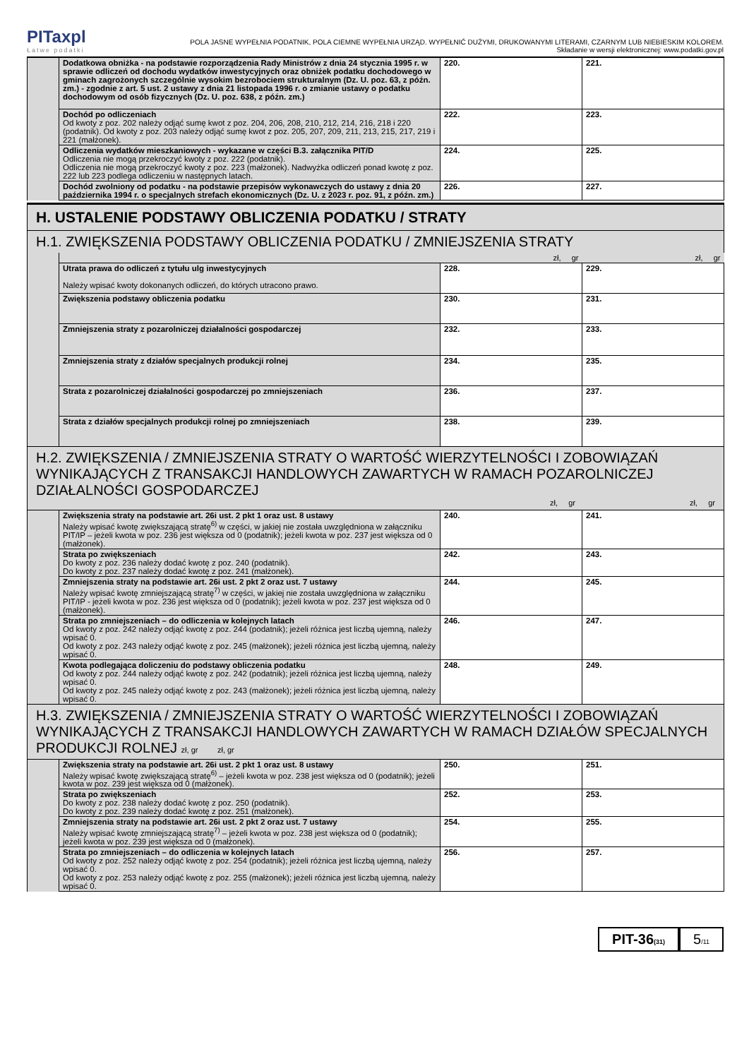PITaxpl
Łatwe podatki
POLA JASNE WYPEŁNIA PODATNIK, POLA CIEMNE WYPEŁNIA URZĄD. WYPEŁNIĆ DUŻYMI, DRUKOWANYMI LITERAMI, CZARNYM LUB NIEBIESKIM KOLOREM.
Składanie w wersji elektronicznej: www.podatki.gov.pl
| | Dodatkowa obniżka - na podstawie rozporządzenia Rady Ministrów z dnia 24 stycznia 1995 r. w sprawie odliczeń od dochodu wydatków inwestycyjnych oraz obniżek podatku dochodowego w gminach zagrożonych szczególnie wysokim bezrobociem strukturalnym (Dz. U. poz. 63, z późn. zm.) - zgodnie z art. 5 ust. 2 ustawy z dnia 21 listopada 1996 r. o zmianie ustawy o podatku dochodowym od osób fizycznych (Dz. U. poz. 638, z późn. zm.) | 220. | 221. |
| | Dochód po odliczeniach Od kwoty z poz. 202 należy odjąć sumę kwot z poz. 204, 206, 208, 210, 212, 214, 216, 218 i 220 (podatnik). Od kwoty z poz. 203 należy odjąć sumę kwot z poz. 205, 207, 209, 211, 213, 215, 217, 219 i 221 (małżonek). | 222. | 223. |
| | Odliczenia wydatków mieszkaniowych - wykazane w części B.3. załącznika PIT/D Odliczenia nie mogą przekroczyć kwoty z poz. 222 (podatnik). Odliczenia nie mogą przekroczyć kwoty z poz. 223 (małżonek). Nadwyżka odliczeń ponad kwotę z poz. 222 lub 223 podlega odliczeniu w następnych latach. | 224. | 225. |
| | Dochód zwolniony od podatku - na podstawie przepisów wykonawczych do ustawy z dnia 20 października 1994 r. o specjalnych strefach ekonomicznych (Dz. U. z 2023 r. poz. 91, z późn. zm.) | 226. | 227. |
| H. USTALENIE PODSTAWY OBLICZENIA PODATKU / STRATY | | | |
| H.1. ZWIĘKSZENIA PODSTAWY OBLICZENIA PODATKU / ZMNIEJSZENIA STRATY | | | |
| | | zł, gr | zł, gr |
| | Utrata prawa do odliczeń z tytułu ulg inwestycyjnych Należy wpisać kwoty dokonanych odliczeń, do których utracono prawo. | 228. | 229. |
| | Zwiększenia podstawy obliczenia podatku | 230. | 231. |
| | Zmniejszenia straty z pozarolniczej działalności gospodarczej | 232. | 233. |
| | Zmniejszenia straty z działów specjalnych produkcji rolnej | 234. | 235. |
| | Strata z pozarolniczej działalności gospodarczej po zmniejszeniach | 236. | 237. |
| | Strata z działów specjalnych produkcji rolnej po zmniejszeniach | 238. | 239. |
| H.2. ZWIĘKSZENIA / ZMNIEJSZENIA STRATY O WARTOŚĆ WIERZYTELNOŚCI I ZOBOWIĄZAŃ WYNIKAJĄCYCH Z TRANSAKCJI HANDLOWYCH ZAWARTYCH W RAMACH POZAROLNICZEJ DZIAŁALNOŚCI GOSPODARCZEJ zł, gr zł, gr | | | |
| | Zwiększenia straty na podstawie art. 26i ust. 2 pkt 1 oraz ust. 8 ustawy Należy wpisać kwotę zwiększającą stratę<sup>6)</sup> w części, w jakiej nie została uwzględniona w załączniku PIT/IP – jeżeli kwota w poz. 236 jest większa od 0 (podatnik); jeżeli kwota w poz. 237 jest większa od 0 (małżonek). | 240. | 241. |
| | Strata po zwiększeniach Do kwoty z poz. 236 należy dodać kwotę z poz. 240 (podatnik). Do kwoty z poz. 237 należy dodać kwotę z poz. 241 (małżonek). | 242. | 243. |
| | Zmniejszenia straty na podstawie art. 26i ust. 2 pkt 2 oraz ust. 7 ustawy Należy wpisać kwotę zmniejszającą stratę<sup>7)</sup> w części, w jakiej nie została uwzględniona w załączniku PIT/IP - jeżeli kwota w poz. 236 jest większa od 0 (podatnik); jeżeli kwota w poz. 237 jest większa od 0 (małżonek). | 244. | 245. |
| | Strata po zmniejszeniach – do odliczenia w kolejnych latach Od kwoty z poz. 242 należy odjąć kwotę z poz. 244 (podatnik); jeżeli różnica jest liczbą ujemną, należy wpisać 0. Od kwoty z poz. 243 należy odjąć kwotę z poz. 245 (małżonek); jeżeli różnica jest liczbą ujemną, należy wpisać 0. | 246. | 247. |
| | Kwota podlegająca doliczeniu do podstawy obliczenia podatku Od kwoty z poz. 244 należy odjąć kwotę z poz. 242 (podatnik); jeżeli różnica jest liczbą ujemną, należy wpisać 0. Od kwoty z poz. 245 należy odjąć kwotę z poz. 243 (małżonek); jeżeli różnica jest liczbą ujemną, należy wpisać 0. | 248. | 249. |
| H.3. ZWIĘKSZENIA / ZMNIEJSZENIA STRATY O WARTOŚĆ WIERZYTELNOŚCI I ZOBOWIĄZAŃ WYNIKAJĄCYCH Z TRANSAKCJI HANDLOWYCH ZAWARTYCH W RAMACH DZIAŁÓW SPECJALNYCH PRODUKCJI ROLNEJ zł, gr zł, gr | | | |
| | Zwiększenia straty na podstawie art. 26i ust. 2 pkt 1 oraz ust. 8 ustawy Należy wpisać kwotę zwiększającą stratę<sup>6)</sup> – jeżeli kwota w poz. 238 jest większa od 0 (podatnik); jeżeli kwota w poz. 239 jest większa od 0 (małżonek). | 250. | 251. |
| | Strata po zwiększeniach Do kwoty z poz. 238 należy dodać kwotę z poz. 250 (podatnik). Do kwoty z poz. 239 należy dodać kwotę z poz. 251 (małżonek). | 252. | 253. |
| | Zmniejszenia straty na podstawie art. 26i ust. 2 pkt 2 oraz ust. 7 ustawy Należy wpisać kwotę zmniejszającą stratę<sup>7)</sup> – jeżeli kwota w poz. 238 jest większa od 0 (podatnik); jeżeli kwota w poz. 239 jest większa od 0 (małżonek). | 254. | 255. |
| | Strata po zmniejszeniach – do odliczenia w kolejnych latach Od kwoty z poz. 252 należy odjąć kwotę z poz. 254 (podatnik); jeżeli różnica jest liczbą ujemną, należy wpisać 0. Od kwoty z poz. 253 należy odjąć kwotę z poz. 255 (małżonek); jeżeli różnica jest liczbą ujemną, należy wpisać 0. | 256. | 257. |
PIT-36(31)
5/11